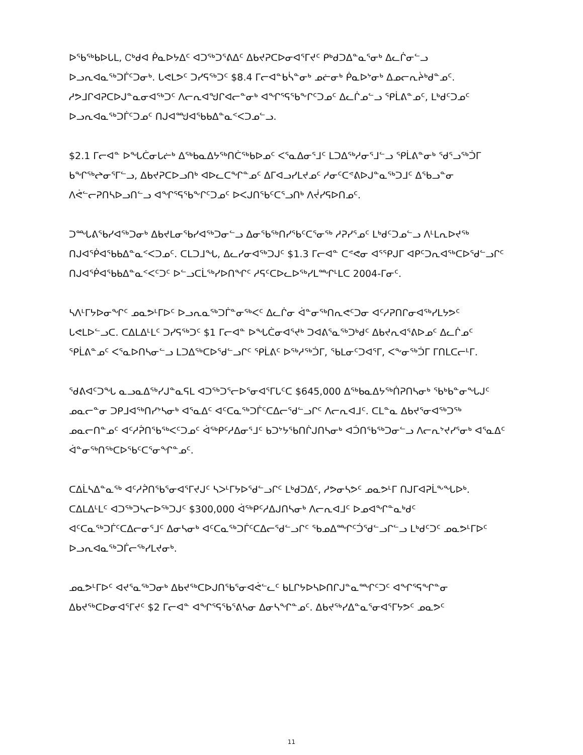ᐅᖃᖅᑲᐅᒐᒪ, Ꮯᒃᑯᐊ ᑮᓇᐅᔭᐃᑦ ᐊᑐᖅᑐᕐᕕᐃᑦ ᐃᑲᔪᕈᑕᐅᓂᐊᕐᒥᔪᑦ ᑭᒃᑯᑐᐃᓐᓇᕐᓂᒃ ᐃᓚᒌᓂᓪᓗ ᐅᓗᕆᐊᓇᖅᑐᒦᑦᑐᓂᒃ. ᒐᕙᒪᕗᑦ ᑐᓯᕋᖅᑐᑦ $8.4 ᒥᓕᐊᓐᑲᓵᓐᓂᒃ ᓄᓖᓂᒃ ᑮᓇᐅᔾᓂᒃ ᐃᓄᓕᕆᔩᒃᑯᓐᓄᑦ. ᓱᕗᒧᒋᐊᕈᑕᐅᒍᓐᓇᓂᐊᖅᑐᑦ ᐱᓕᕆᐊᖑᒋᐊᓕᓐᓂᒃ ᐊᖏᕐᕋᖃᖕᒋᑦᑐᓄᑦ ᐃᓚᒌᓄᓪᓗ ᕿᒫᕕᓐᓄᑦ, ᒪᒃᑯᑦᑐᓄᑦ ᐅᓗᕆᐊᓇᖅᑐᒦᑦᑐᓄᑦ ᑎᒍᐊᙳᐊᕐᑲᑲᐃᓐᓇᑉᐸᑐᓄᓪᓗ.
$2.1 ᒥᓕᐊᓐ ᐅᖓᑖᓂᒐᓖᒃ ᐃᖅᑲᓇᐃᔭᖅᑎᑖᖅᑲᐅᓄᑦ ᐸᕐᓇᐃᓂᕐᒧᑦ ᒪᑐᐃᖅᓱᓂᕐᒧᓪᓗ ᕿᒫᕕᓐᓂᒃ ᖁᕐᓗᖅᑑᒥ ᑲᖏᖅᖠᓂᕐᒥᓪᓗ, ᐃᑲᔪᕈᑕᐅᓗᑎᒃ ᐊᐅᓚᑕᖏᓐᓄᑦ ᐃᒥᐊᓗᓯᒪᔪᓄᑦ ᓱᓂᑦᑕᕝᕕᐅᒍᓐᓇᖅᑐᒧᑦ ᐃᖃᓗᓐᓂ ᐱᕚᓪᓕᕈᑎᓴᐅᓗᑎᓪᓗ ᐊᖏᕐᕋᖃᖕᒋᑦᑐᓄᑦ ᐅᐸᒍᑎᖃᑦᑕᕐᓗᑎᒃ ᐱᔫᓯᕋᐅᑎᓄᑦ.
ᑐᙵᕕᖃᓯᐊᖅᑐᓂᒃ ᐃᑲᔪᒪᓂᖃᓯᐊᖅᑐᓂᓪᓗ ᐃᓂᖃᖅᑎᓯᖃᑦᑕᕐᓂᖅ ᓱᕈᓯᕐᓄᑦ ᒪᒃᑯᑦᑐᓄᓪᓗ ᐱᒻᒪᕆᐅᔪᖅ ᑎᒍᐊᖀᐊᕐᑲᑲᐃᓐᓇᑉᐸᑐᓄᑦ. ᑕᒪᑐᒧᖓ, ᐃᓚᓯᓂᐊᖅᑐᒍᑦ $1.3 ᒥᓕᐊᓐ ᑕᕝᕙᓂ ᐊᕐᕿᒍᒥ ᐊᑭᑦᑐᕆᐊᖅᑕᐅᖁᓪᓗᒋᑦ ᑎᒍᐊᖀᐊᕐᑲᑲᐃᓐᓇᑉᐸᑦᑐᑦ ᐅᓪᓗᑕᒫᖅᓯᐅᑎᖏᑦ ᓱᕋᑦᑕᐅᓚᐅᖅᓯᒪᙱᒻᒪᑕ 2004-ᒥᓂᑦ.
ᓴᐱᒻᒥᔭᐅᓂᖏᑦ ᓄᓇᕗᒻᒥᐅᑦ ᐅᓗᕆᓇᖅᑐᒦᓐᓂᖅᐸᑦ ᐃᓚᒌᓂ ᐋᓐᓂᖅᑎᕆᕙᑦᑐᓂ ᐊᑦᓱᕈᑎᒋᓂᐊᖅᓯᒪᔭᕗᑦ ᒐᕙᒪᐅᓪᓗᑕ. ᑕᐃᒪᐃᒻᒪᑦ ᑐᓯᕋᖅᑐᑦ $1 ᒥᓕᐊᓐ ᐅᖓᑖᓂᐊᕐᔪᒃ ᑐᐊᕕᕐᓇᖅᑐᒃᑯᑦ ᐃᑲᔪᕆᐊᕐᕕᐅᓄᑦ ᐃᓚᒌᓄᑦ ᕿᒫᕕᓐᓄᑦ ᐸᕐᓇᐅᑎᓴᓂᓪᓗ ᒪᑐᐃᖅᑕᐅᕐᑯᓪᓗᒋᑦ ᕿᒫᕕᑦ ᐅᖅᓱᖅᑑᒥ, ᖃᒪᓂᑦᑐᐊᕐᒥ, ᐸᖕᓂᖅᑑᒥ ᒥᑎᒪᑕᓕᒻᒥ.
ᖁᕕᐊᑦᑐᖓ ᓇᓗᓇᐃᖅᓯᒍᓐᓇᕋᒪ ᐊᑐᖅᑐᕐᓕᐅᕐᓂᐊᕐᒥᒐᑦᑕ $645,000 ᐃᖅᑲᓇᐃᔭᖅᑏᕈᑎᓴᓂᒃ ᖃᒃᑲᓐᓂᖓᒍᑦ ᓄᓇᓕᓐᓂ ᑐᑭᒧᐊᖅᑎᓯᔾᓴᓂᒃ ᐊᕐᓇᐃᑦ ᐊᑦᑕᓇᖅᑐᒦᑦᑕᐃᓕᕐᑯᓪᓗᒋᑦ ᐱᓕᕆᐊᒧᑦ. ᑕᒪᓐᓇ ᐃᑲᔪᕐᓂᐊᖅᑐᖅ ᓄᓇᓕᑎᓐᓄᑦ ᐊᑦᓱᕉᑎᖃᖅᐸᑦᑐᓄᑦ ᐋᖅᑭᑦᓱᐃᓂᕐᒧᑦ ᑲᑐᔾᔭᖃᑎᒌᒍᑎᓴᓂᒃ ᐊᑑᑎᖃᖅᑐᓂᓪᓗ ᐱᓕᕆᔾᔪᓯᕐᓂᒃ ᐊᕐᓇᐃᑦ ᐋᓐᓂᖅᑎᖅᑕᐅᖃᑦᑕᕐᓂᖏᓐᓄᑦ.
ᑕᐃᒫᓴᐃᓐᓇᖅ ᐊᑦᓱᕉᑎᖃᕐᓂᐊᕐᒥᔪᒍᑦ ᓴᐳᒻᒥᔭᐅᖁᓪᓗᒋᑦ ᒪᒃᑯᑐᐃᑦ, ᓱᕗᓂᓴᕗᑦ ᓄᓇᕗᒻᒥ ᑎᒍᒥᐊᕈᒫᖕᖓᐅᒃ. ᑕᐃᒪᐃᒻᒪᑦ ᐊᑐᖅᑐᓴᓕᐅᖅᑐᒍᑦ $300,000 ᐋᖅᑭᑦᓱᐃᒍᑎᓴᓂᒃ ᐱᓕᕆᐊᒧᑦ ᐅᓄᐊᖏᓐᓇᒃᑯᑦ ᐊᑦᑕᓇᖅᑐᒦᑦᑕᐃᓕᓂᕐᒧᑦ ᐃᓂᓴᓂᒃ ᐊᑦᑕᓇᖅᑐᒦᑦᑕᐃᓕᕐᑯᓪᓗᒋᑦ ᖃᓄᐃᙱᑦᑑᕐᑯᓪᓗᒋᓪᓗ ᒪᒃᑯᑦᑐᑦ ᓄᓇᕗᒻᒥᐅᑦ ᐅᓗᕆᐊᓇᖅᑐᒦᓕᖅᓯᒪᔪᓂᒃ.
ᓄᓇᕗᒻᒥᐅᑦ ᐊᔪᕐᓇᖅᑐᓂᒃ ᐃᑲᔪᖅᑕᐅᒍᑎᖃᕐᓂᐊᕚᓪᓚᑦ ᑲᒪᒋᔭᐅᓴᐅᑎᒋᒍᓐᓇᙱᑦᑐᑦ ᐊᖏᕐᕋᖏᓐᓂ ᐃᑲᔪᖅᑕᐅᓂᐊᕐᒥᔪᑦ $2 ᒥᓕᐊᓐ ᐊᖏᕐᕋᖃᕐᕕᓴᓂ ᐃᓂᓴᖏᓐᓄᑦ. ᐃᑲᔪᖅᓯᐃᓐᓇᕐᓂᐊᕐᒥᔭᕗᑦ ᓄᓇᕗᑦ
11